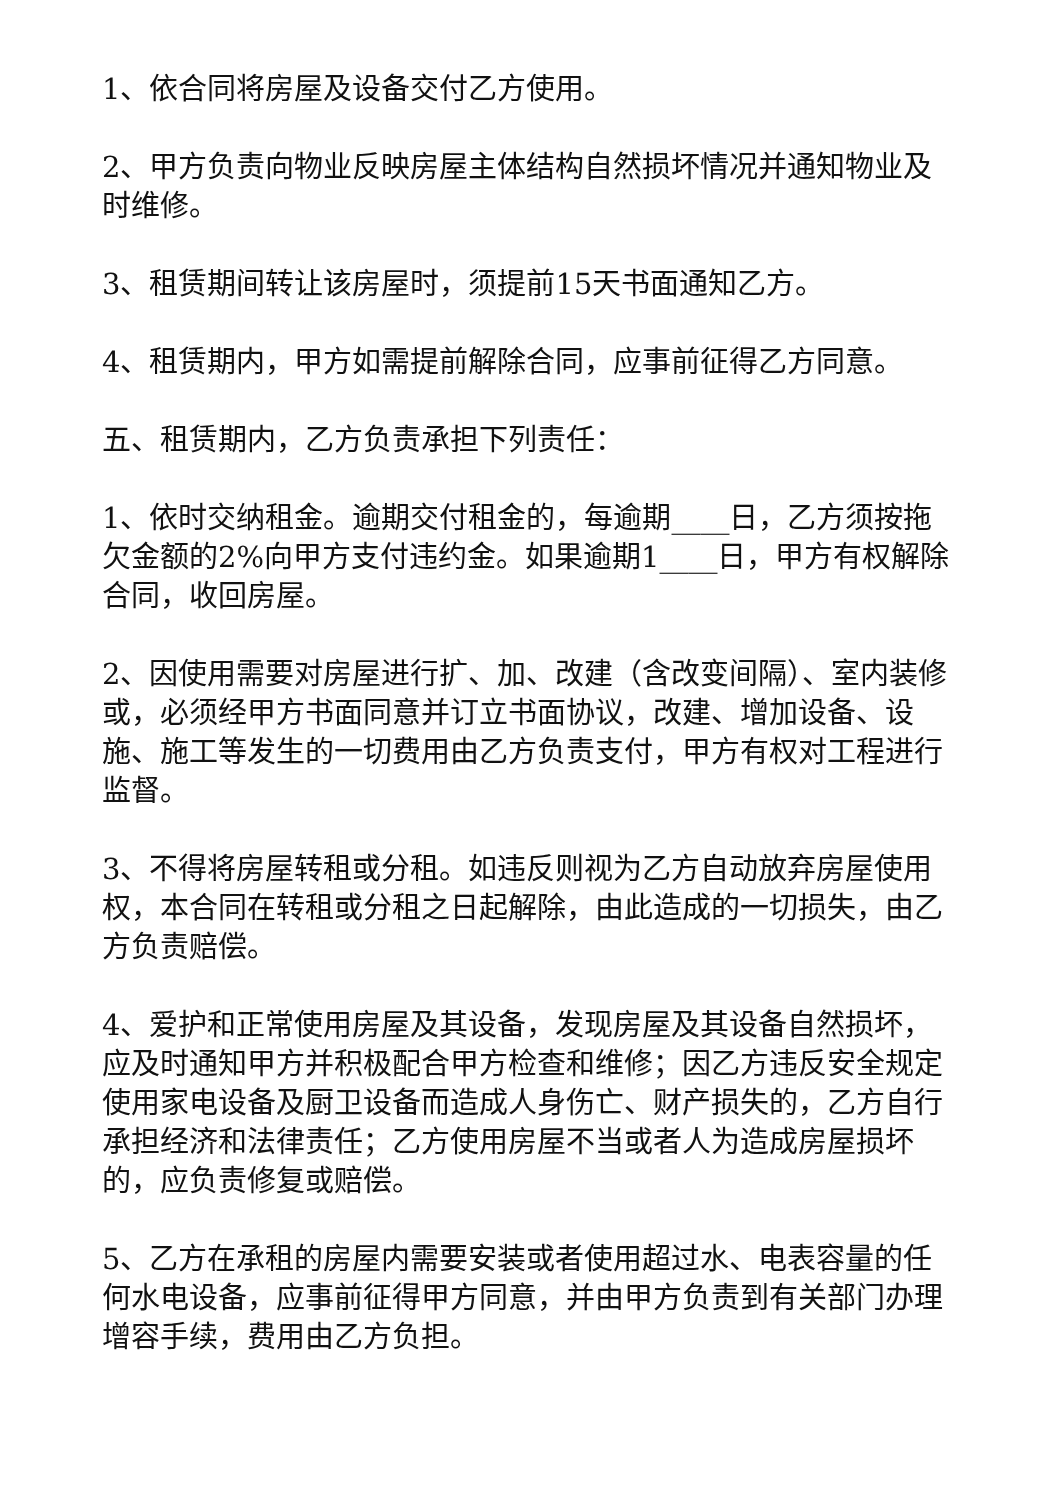1、依合同将房屋及设备交付乙方使用。
2、甲方负责向物业反映房屋主体结构自然损坏情况并通知物业及时维修。
3、租赁期间转让该房屋时，须提前15天书面通知乙方。
4、租赁期内，甲方如需提前解除合同，应事前征得乙方同意。
五、租赁期内，乙方负责承担下列责任：
1、依时交纳租金。逾期交付租金的，每逾期____日，乙方须按拖欠金额的2%向甲方支付违约金。如果逾期1____日，甲方有权解除合同，收回房屋。
2、因使用需要对房屋进行扩、加、改建（含改变间隔）、室内装修或，必须经甲方书面同意并订立书面协议，改建、增加设备、设施、施工等发生的一切费用由乙方负责支付，甲方有权对工程进行监督。
3、不得将房屋转租或分租。如违反则视为乙方自动放弃房屋使用权，本合同在转租或分租之日起解除，由此造成的一切损失，由乙方负责赔偿。
4、爱护和正常使用房屋及其设备，发现房屋及其设备自然损坏，应及时通知甲方并积极配合甲方检查和维修；因乙方违反安全规定使用家电设备及厨卫设备而造成人身伤亡、财产损失的，乙方自行承担经济和法律责任；乙方使用房屋不当或者人为造成房屋损坏的，应负责修复或赔偿。
5、乙方在承租的房屋内需要安装或者使用超过水、电表容量的任何水电设备，应事前征得甲方同意，并由甲方负责到有关部门办理增容手续，费用由乙方负担。